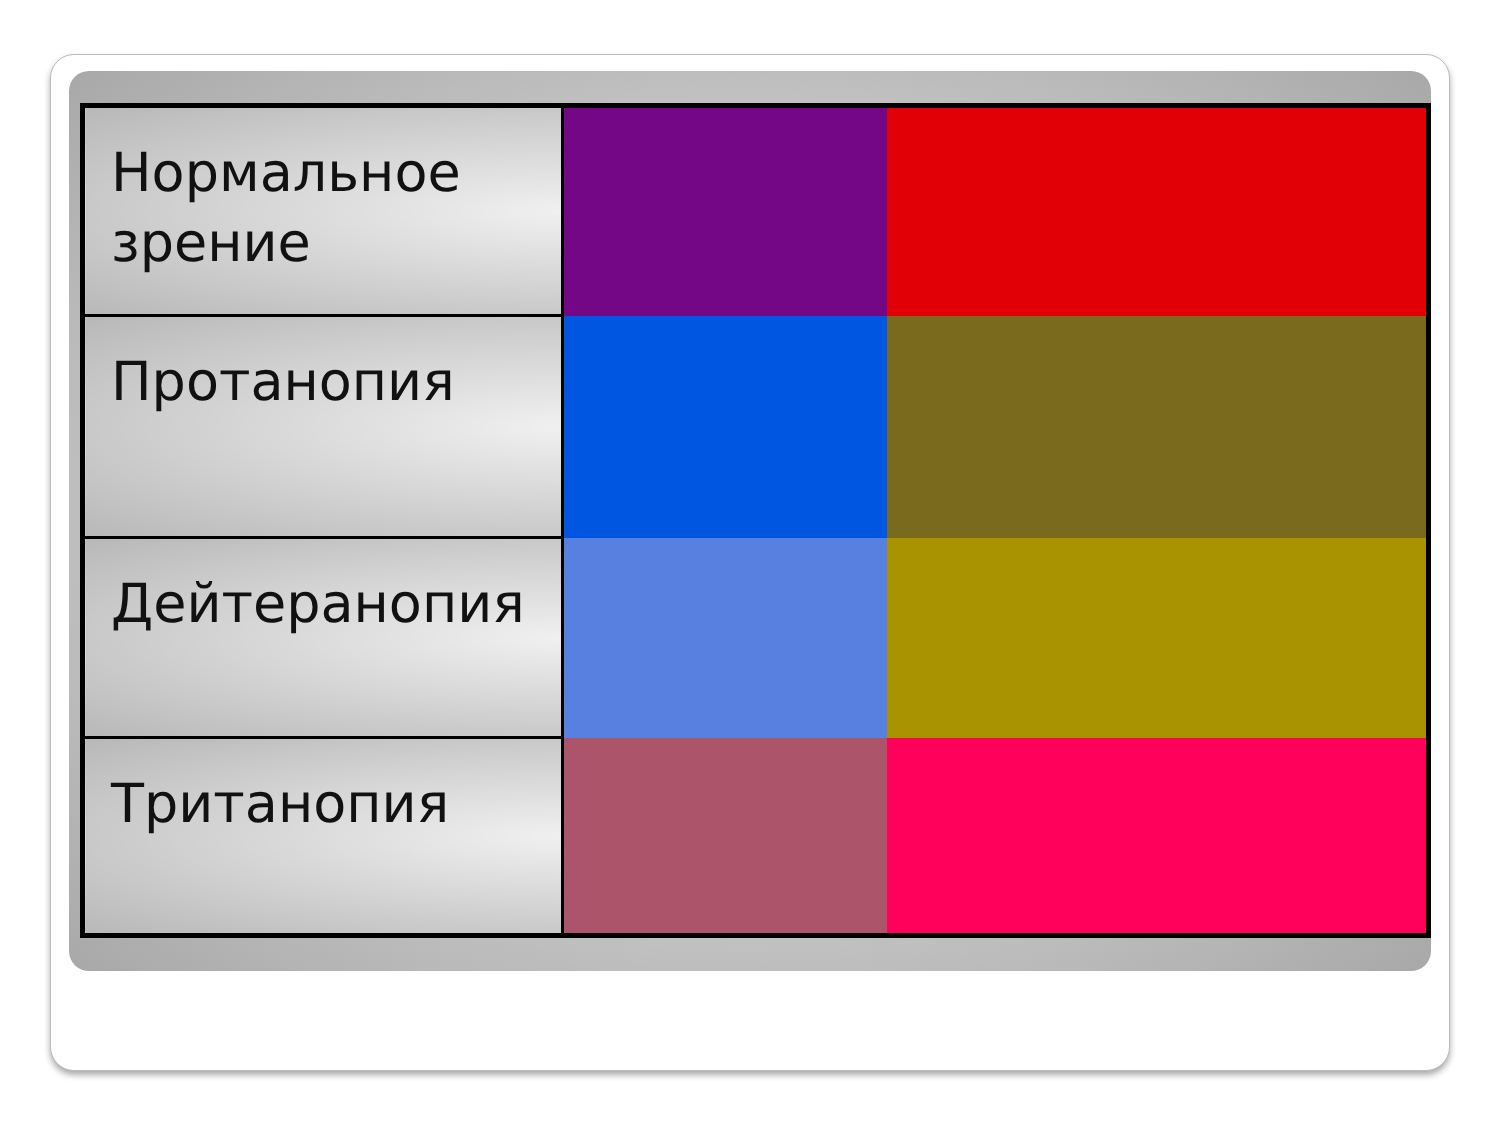| Нормальное зрение | | | | | | |
| Протанопия | | | | | | |
| Дейтеранопия | | | | | | |
| Тританопия | | | | | | |